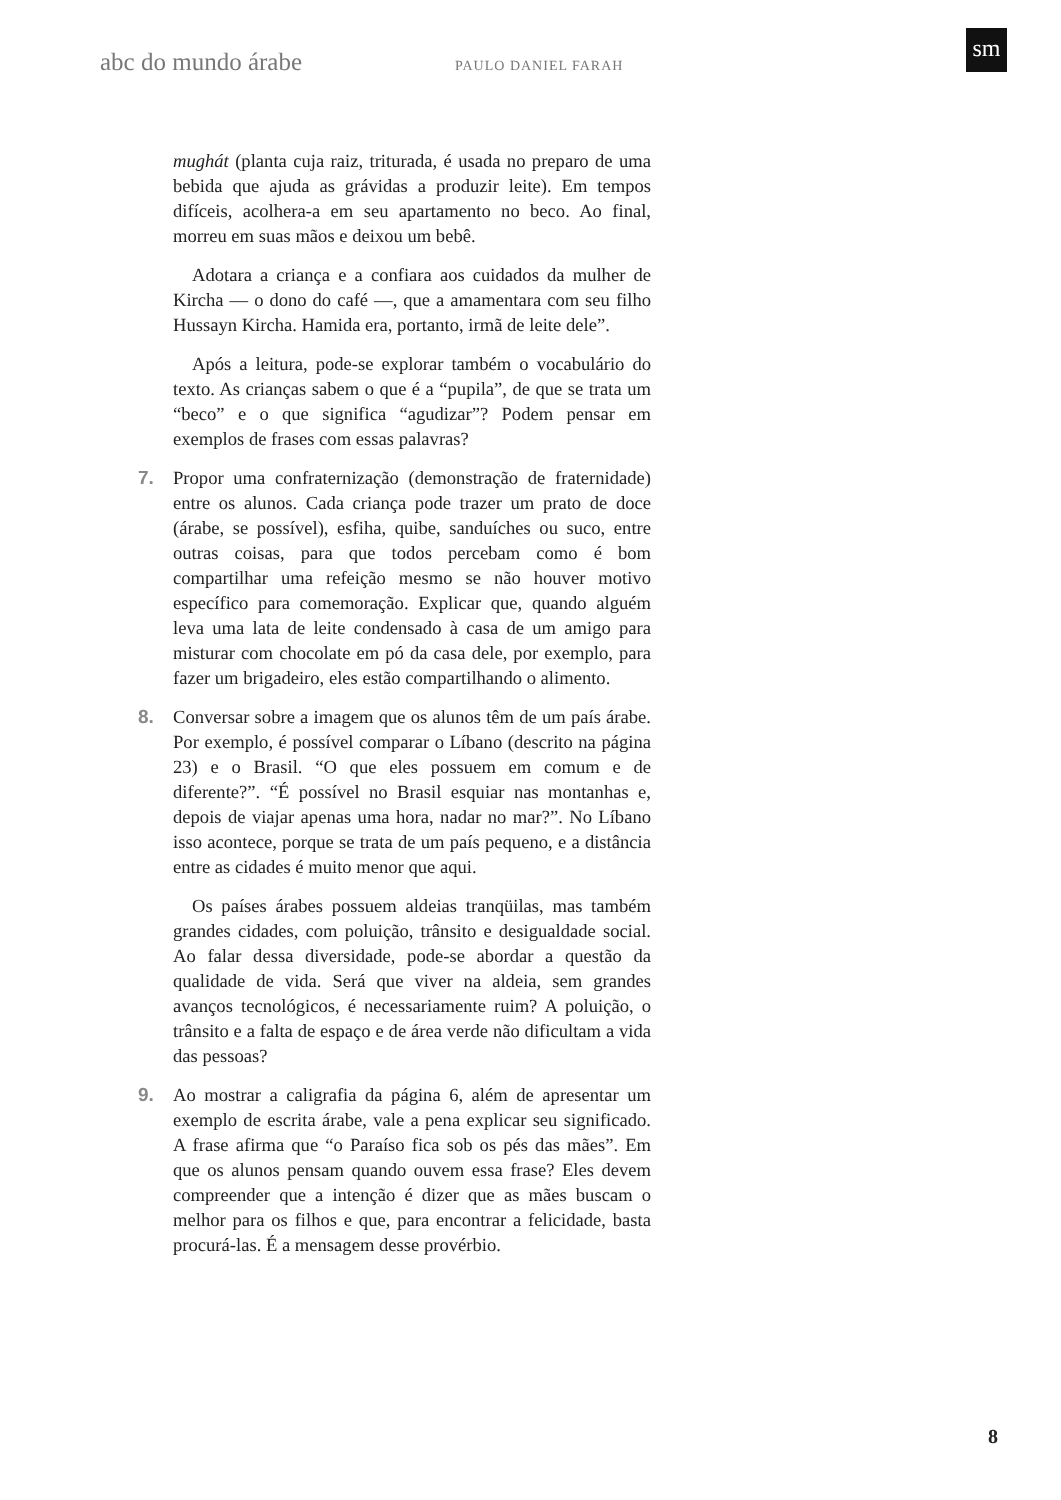abc do mundo árabe PAULO DANIEL FARAH
sm
mughát (planta cuja raiz, triturada, é usada no preparo de uma bebida que ajuda as grávidas a produzir leite). Em tempos difíceis, acolhera-a em seu apartamento no beco. Ao final, morreu em suas mãos e deixou um bebê.
Adotara a criança e a confiara aos cuidados da mulher de Kircha — o dono do café —, que a amamentara com seu filho Hussayn Kircha. Hamida era, portanto, irmã de leite dele”.
Após a leitura, pode-se explorar também o vocabulário do texto. As crianças sabem o que é a “pupila”, de que se trata um “beco” e o que significa “agudizar”? Podem pensar em exemplos de frases com essas palavras?
7. Propor uma confraternização (demonstração de fraternidade) entre os alunos. Cada criança pode trazer um prato de doce (árabe, se possível), esfiha, quibe, sanduíches ou suco, entre outras coisas, para que todos percebam como é bom compartilhar uma refeição mesmo se não houver motivo específico para comemoração. Explicar que, quando alguém leva uma lata de leite condensado à casa de um amigo para misturar com chocolate em pó da casa dele, por exemplo, para fazer um brigadeiro, eles estão compartilhando o alimento.
8. Conversar sobre a imagem que os alunos têm de um país árabe. Por exemplo, é possível comparar o Líbano (descrito na página 23) e o Brasil. “O que eles possuem em comum e de diferente?”. “É possível no Brasil esquiar nas montanhas e, depois de viajar apenas uma hora, nadar no mar?”. No Líbano isso acontece, porque se trata de um país pequeno, e a distância entre as cidades é muito menor que aqui.
Os países árabes possuem aldeias tranqüilas, mas também grandes cidades, com poluição, trânsito e desigualdade social. Ao falar dessa diversidade, pode-se abordar a questão da qualidade de vida. Será que viver na aldeia, sem grandes avanços tecnológicos, é necessariamente ruim? A poluição, o trânsito e a falta de espaço e de área verde não dificultam a vida das pessoas?
9. Ao mostrar a caligrafia da página 6, além de apresentar um exemplo de escrita árabe, vale a pena explicar seu significado. A frase afirma que “o Paraíso fica sob os pés das mães”. Em que os alunos pensam quando ouvem essa frase? Eles devem compreender que a intenção é dizer que as mães buscam o melhor para os filhos e que, para encontrar a felicidade, basta procurá-las. É a mensagem desse provérbio.
8